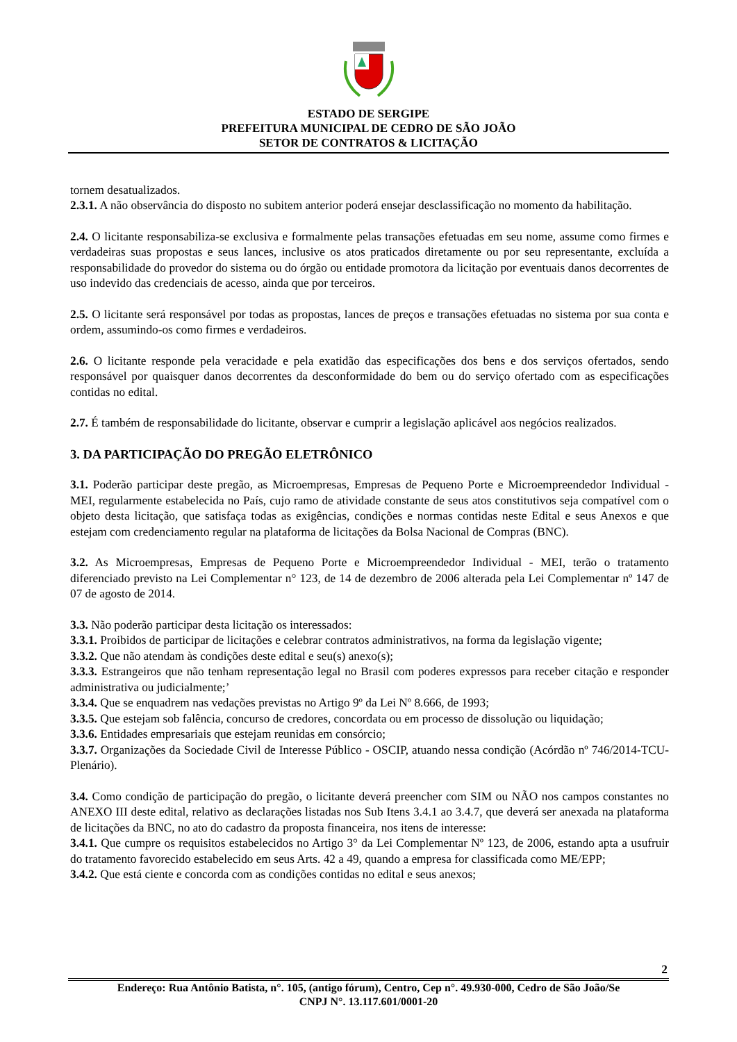ESTADO DE SERGIPE
PREFEITURA MUNICIPAL DE CEDRO DE SÃO JOÃO
SETOR DE CONTRATOS & LICITAÇÃO
tornem desatualizados.
2.3.1. A não observância do disposto no subitem anterior poderá ensejar desclassificação no momento da habilitação.
2.4. O licitante responsabiliza-se exclusiva e formalmente pelas transações efetuadas em seu nome, assume como firmes e verdadeiras suas propostas e seus lances, inclusive os atos praticados diretamente ou por seu representante, excluída a responsabilidade do provedor do sistema ou do órgão ou entidade promotora da licitação por eventuais danos decorrentes de uso indevido das credenciais de acesso, ainda que por terceiros.
2.5. O licitante será responsável por todas as propostas, lances de preços e transações efetuadas no sistema por sua conta e ordem, assumindo-os como firmes e verdadeiros.
2.6. O licitante responde pela veracidade e pela exatidão das especificações dos bens e dos serviços ofertados, sendo responsável por quaisquer danos decorrentes da desconformidade do bem ou do serviço ofertado com as especificações contidas no edital.
2.7. É também de responsabilidade do licitante, observar e cumprir a legislação aplicável aos negócios realizados.
3. DA PARTICIPAÇÃO DO PREGÃO ELETRÔNICO
3.1. Poderão participar deste pregão, as Microempresas, Empresas de Pequeno Porte e Microempreendedor Individual - MEI, regularmente estabelecida no País, cujo ramo de atividade constante de seus atos constitutivos seja compatível com o objeto desta licitação, que satisfaça todas as exigências, condições e normas contidas neste Edital e seus Anexos e que estejam com credenciamento regular na plataforma de licitações da Bolsa Nacional de Compras (BNC).
3.2. As Microempresas, Empresas de Pequeno Porte e Microempreendedor Individual - MEI, terão o tratamento diferenciado previsto na Lei Complementar n° 123, de 14 de dezembro de 2006 alterada pela Lei Complementar nº 147 de 07 de agosto de 2014.
3.3. Não poderão participar desta licitação os interessados:
3.3.1. Proibidos de participar de licitações e celebrar contratos administrativos, na forma da legislação vigente;
3.3.2. Que não atendam às condições deste edital e seu(s) anexo(s);
3.3.3. Estrangeiros que não tenham representação legal no Brasil com poderes expressos para receber citação e responder administrativa ou judicialmente;’
3.3.4. Que se enquadrem nas vedações previstas no Artigo 9º da Lei Nº 8.666, de 1993;
3.3.5. Que estejam sob falência, concurso de credores, concordata ou em processo de dissolução ou liquidação;
3.3.6. Entidades empresariais que estejam reunidas em consórcio;
3.3.7. Organizações da Sociedade Civil de Interesse Público - OSCIP, atuando nessa condição (Acórdão nº 746/2014-TCU-Plenário).
3.4. Como condição de participação do pregão, o licitante deverá preencher com SIM ou NÃO nos campos constantes no ANEXO III deste edital, relativo as declarações listadas nos Sub Itens 3.4.1 ao 3.4.7, que deverá ser anexada na plataforma de licitações da BNC, no ato do cadastro da proposta financeira, nos itens de interesse:
3.4.1. Que cumpre os requisitos estabelecidos no Artigo 3° da Lei Complementar Nº 123, de 2006, estando apta a usufruir do tratamento favorecido estabelecido em seus Arts. 42 a 49, quando a empresa for classificada como ME/EPP;
3.4.2. Que está ciente e concorda com as condições contidas no edital e seus anexos;
2
Endereço: Rua Antônio Batista, n°. 105, (antigo fórum), Centro, Cep n°. 49.930-000, Cedro de São João/Se
CNPJ N°. 13.117.601/0001-20